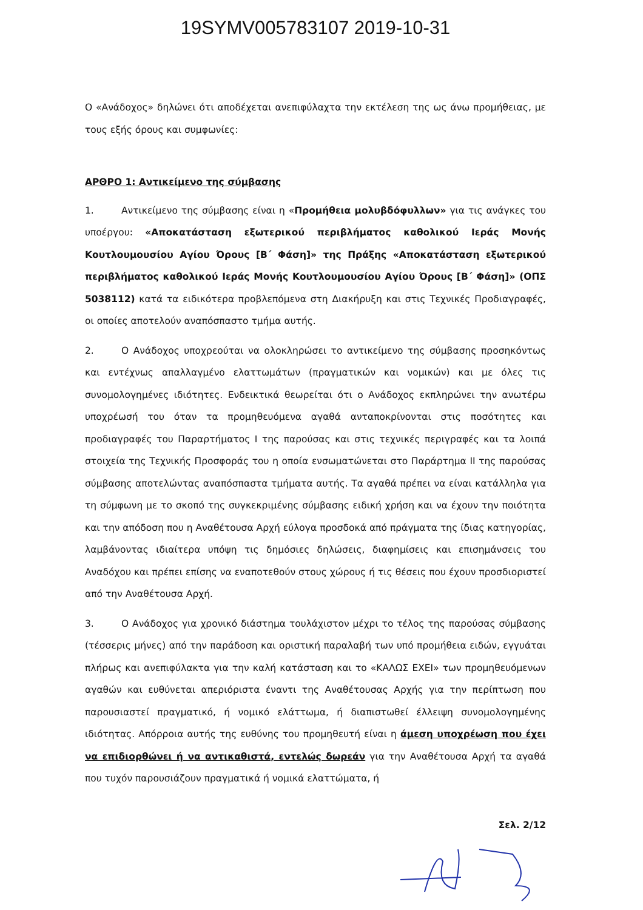19SYMV005783107 2019-10-31
Ο «Ανάδοχος» δηλώνει ότι αποδέχεται ανεπιφύλαχτα την εκτέλεση της ως άνω προμήθειας, με τους εξής όρους και συμφωνίες:
ΑΡΘΡΟ 1: Αντικείμενο της σύμβασης
1. Αντικείμενο της σύμβασης είναι η «Προμήθεια μολυβδόφυλλων» για τις ανάγκες του υποέργου: «Αποκατάσταση εξωτερικού περιβλήματος καθολικού Ιεράς Μονής Κουτλουμουσίου Αγίου Όρους [Β΄ Φάση]» της Πράξης «Αποκατάσταση εξωτερικού περιβλήματος καθολικού Ιεράς Μονής Κουτλουμουσίου Αγίου Όρους [Β΄ Φάση]» (ΟΠΣ 5038112) κατά τα ειδικότερα προβλεπόμενα στη Διακήρυξη και στις Τεχνικές Προδιαγραφές, οι οποίες αποτελούν αναπόσπαστο τμήμα αυτής.
2. Ο Ανάδοχος υποχρεούται να ολοκληρώσει το αντικείμενο της σύμβασης προσηκόντως και εντέχνως απαλλαγμένο ελαττωμάτων (πραγματικών και νομικών) και με όλες τις συνομολογημένες ιδιότητες. Ενδεικτικά θεωρείται ότι ο Ανάδοχος εκπληρώνει την ανωτέρω υποχρέωσή του όταν τα προμηθευόμενα αγαθά ανταποκρίνονται στις ποσότητες και προδιαγραφές του Παραρτήματος Ι της παρούσας και στις τεχνικές περιγραφές και τα λοιπά στοιχεία της Τεχνικής Προσφοράς του η οποία ενσωματώνεται στο Παράρτημα ΙΙ της παρούσας σύμβασης αποτελώντας αναπόσπαστα τμήματα αυτής. Τα αγαθά πρέπει να είναι κατάλληλα για τη σύμφωνη με το σκοπό της συγκεκριμένης σύμβασης ειδική χρήση και να έχουν την ποιότητα και την απόδοση που η Αναθέτουσα Αρχή εύλογα προσδοκά από πράγματα της ίδιας κατηγορίας, λαμβάνοντας ιδιαίτερα υπόψη τις δημόσιες δηλώσεις, διαφημίσεις και επισημάνσεις του Αναδόχου και πρέπει επίσης να εναποτεθούν στους χώρους ή τις θέσεις που έχουν προσδιοριστεί από την Αναθέτουσα Αρχή.
3. Ο Ανάδοχος για χρονικό διάστημα τουλάχιστον μέχρι το τέλος της παρούσας σύμβασης (τέσσερις μήνες) από την παράδοση και οριστική παραλαβή των υπό προμήθεια ειδών, εγγυάται πλήρως και ανεπιφύλακτα για την καλή κατάσταση και το «ΚΑΛΩΣ ΕΧΕΙ» των προμηθευόμενων αγαθών και ευθύνεται απεριόριστα έναντι της Αναθέτουσας Αρχής για την περίπτωση που παρουσιαστεί πραγματικό, ή νομικό ελάττωμα, ή διαπιστωθεί έλλειψη συνομολογημένης ιδιότητας. Απόρροια αυτής της ευθύνης του προμηθευτή είναι η άμεση υποχρέωση που έχει να επιδιορθώνει ή να αντικαθιστά, εντελώς δωρεάν για την Αναθέτουσα Αρχή τα αγαθά που τυχόν παρουσιάζουν πραγματικά ή νομικά ελαττώματα, ή
Σελ. 2/12